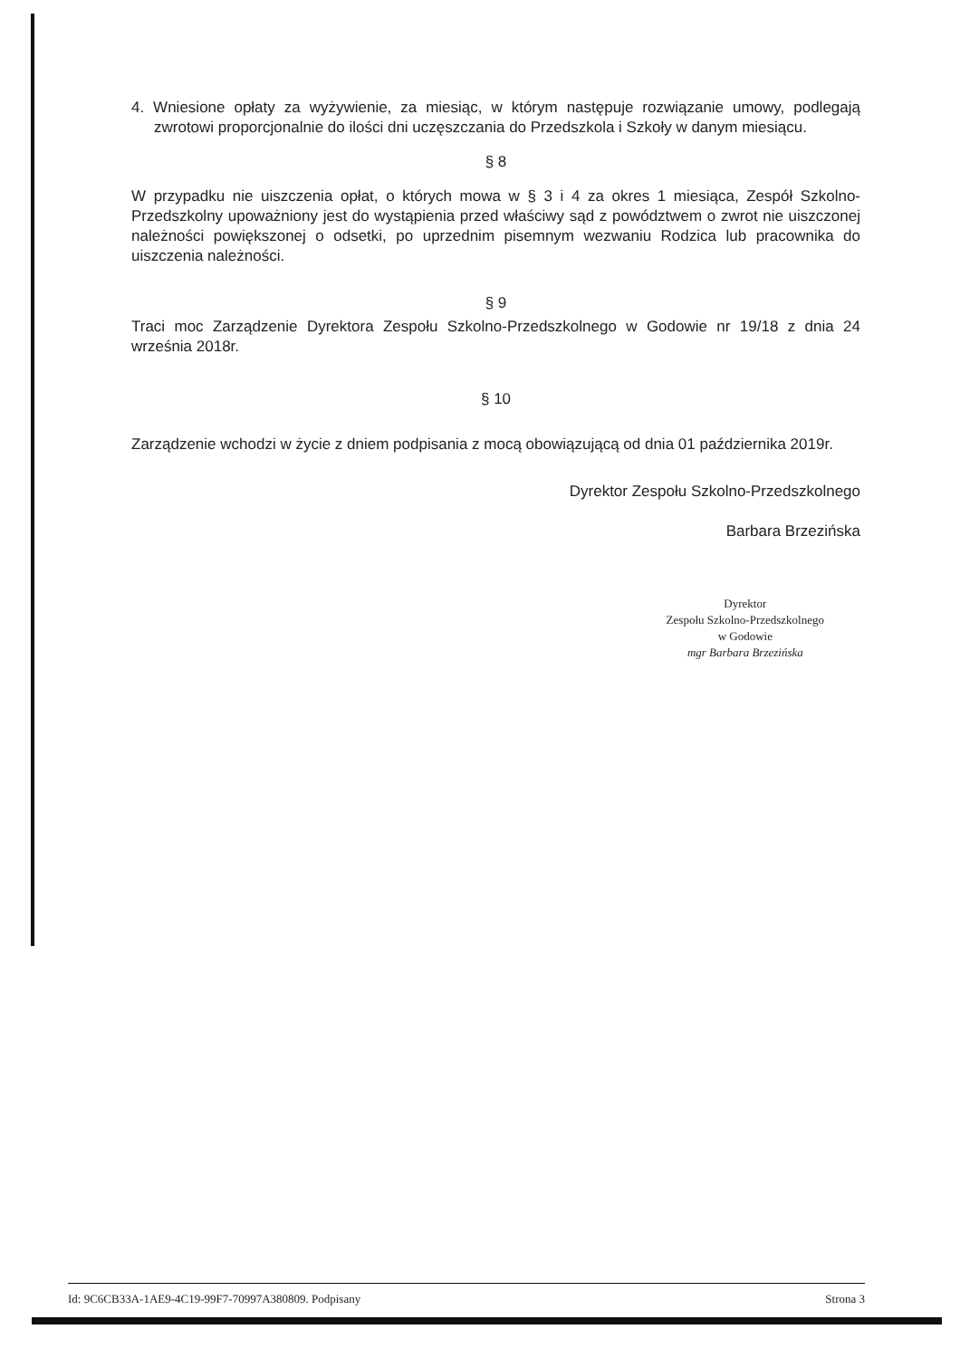4. Wniesione opłaty za wyżywienie, za miesiąc, w którym następuje rozwiązanie umowy, podlegają zwrotowi proporcjonalnie do ilości dni uczęszczania do Przedszkola i Szkoły w danym miesiącu.
§ 8
W przypadku nie uiszczenia opłat, o których mowa w § 3 i 4 za okres 1 miesiąca, Zespół Szkolno-Przedszkolny upoważniony jest do wystąpienia przed właściwy sąd z powództwem o zwrot nie uiszczonej należności powiększonej o odsetki, po uprzednim pisemnym wezwaniu Rodzica lub pracownika do uiszczenia należności.
§ 9
Traci moc Zarządzenie Dyrektora Zespołu Szkolno-Przedszkolnego w Godowie nr 19/18 z dnia 24 września 2018r.
§ 10
Zarządzenie wchodzi w życie z dniem podpisania z mocą obowiązującą od dnia 01 października 2019r.
Dyrektor Zespołu Szkolno-Przedszkolnego
Barbara Brzezińska
Dyrektor
Zespołu Szkolno-Przedszkolnego
w Godowie
mgr Barbara Brzezińska
Id: 9C6CB33A-1AE9-4C19-99F7-70997A380809. Podpisany Strona 3